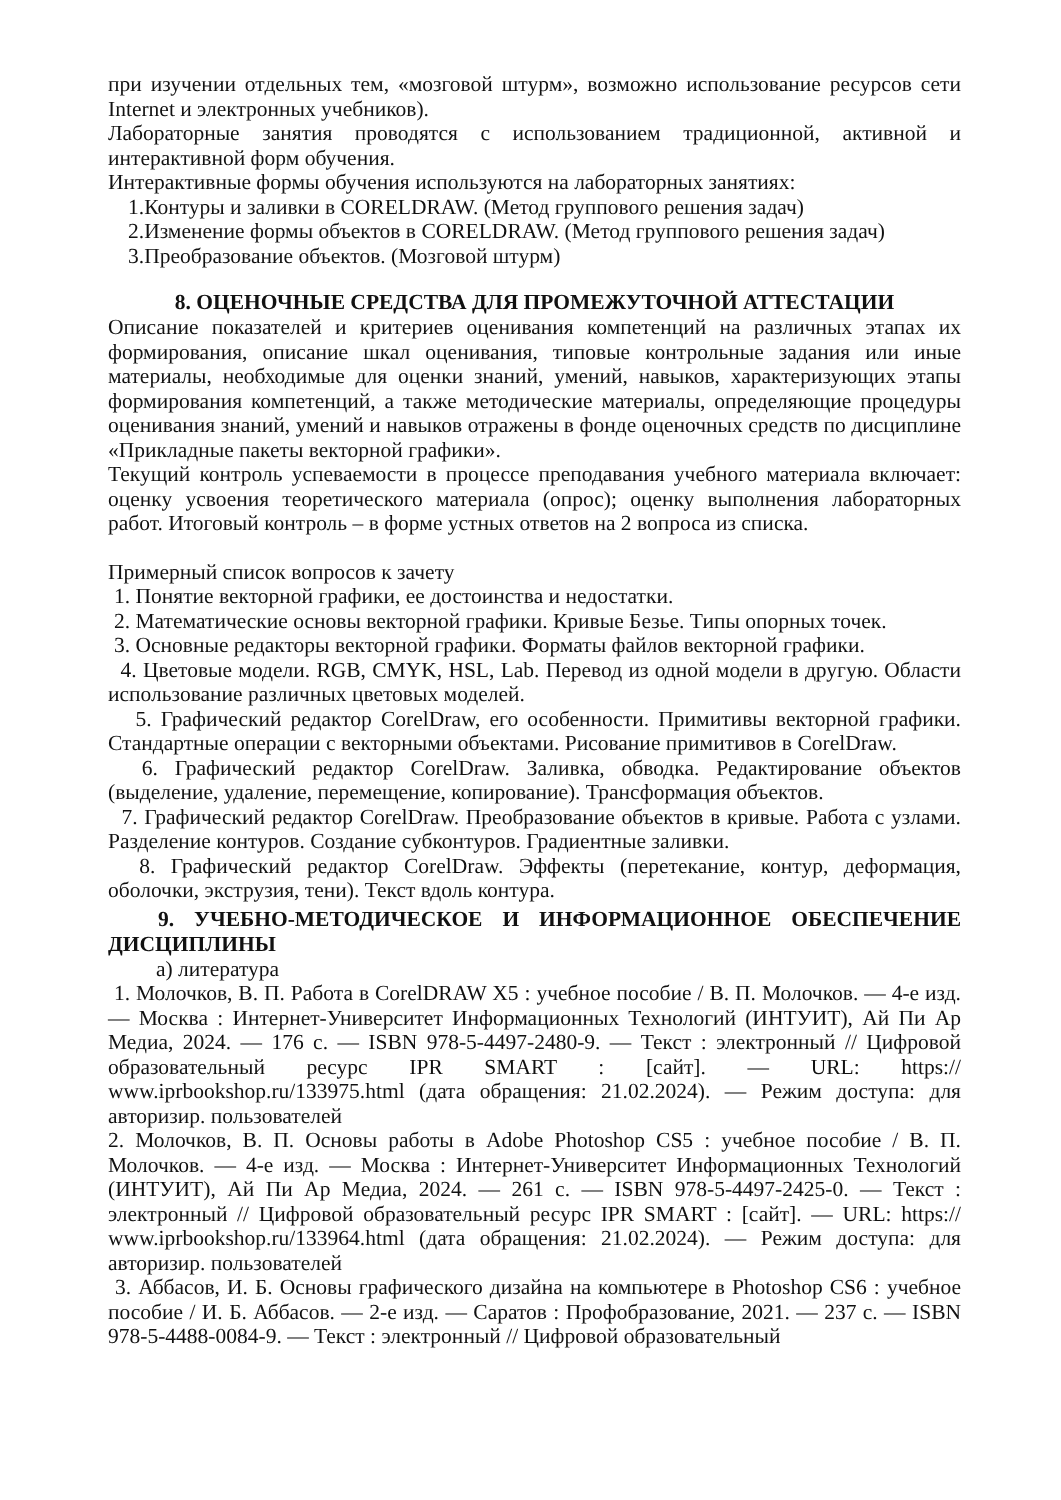при изучении отдельных тем, «мозговой штурм», возможно использование ресурсов сети Internet и электронных учебников).
Лабораторные занятия проводятся с использованием традиционной, активной и интерактивной форм обучения.
Интерактивные формы обучения используются на лабораторных занятиях:
1.Контуры и заливки в CORELDRAW. (Метод группового решения задач)
2.Изменение формы объектов в CORELDRAW. (Метод группового решения задач)
3.Преобразование объектов. (Мозговой штурм)
8. ОЦЕНОЧНЫЕ СРЕДСТВА ДЛЯ ПРОМЕЖУТОЧНОЙ АТТЕСТАЦИИ
Описание показателей и критериев оценивания компетенций на различных этапах их формирования, описание шкал оценивания, типовые контрольные задания или иные материалы, необходимые для оценки знаний, умений, навыков, характеризующих этапы формирования компетенций, а также методические материалы, определяющие процедуры оценивания знаний, умений и навыков отражены в фонде оценочных средств по дисциплине «Прикладные пакеты векторной графики».
Текущий контроль успеваемости в процессе преподавания учебного материала включает: оценку усвоения теоретического материала (опрос); оценку выполнения лабораторных работ. Итоговый контроль – в форме устных ответов на 2 вопроса из списка.
Примерный список вопросов к зачету
1. Понятие векторной графики, ее достоинства и недостатки.
2. Математические основы векторной графики. Кривые Безье. Типы опорных точек.
3. Основные редакторы векторной графики. Форматы файлов векторной графики.
4. Цветовые модели. RGB, CMYK, HSL, Lab. Перевод из одной модели в другую. Области использование различных цветовых моделей.
5. Графический редактор CorelDraw, его особенности. Примитивы векторной графики. Стандартные операции с векторными объектами. Рисование примитивов в CorelDraw.
6. Графический редактор CorelDraw. Заливка, обводка. Редактирование объектов (выделение, удаление, перемещение, копирование). Трансформация объектов.
7. Графический редактор CorelDraw. Преобразование объектов в кривые. Работа с узлами. Разделение контуров. Создание субконтуров. Градиентные заливки.
8. Графический редактор CorelDraw. Эффекты (перетекание, контур, деформация, оболочки, экструзия, тени). Текст вдоль контура.
9. УЧЕБНО-МЕТОДИЧЕСКОЕ И ИНФОРМАЦИОННОЕ ОБЕСПЕЧЕНИЕ ДИСЦИПЛИНЫ
а) литература
1. Молочков, В. П. Работа в CorelDRAW X5 : учебное пособие / В. П. Молочков. — 4-е изд. — Москва : Интернет-Университет Информационных Технологий (ИНТУИТ), Ай Пи Ар Медиа, 2024. — 176 c. — ISBN 978-5-4497-2480-9. — Текст : электронный // Цифровой образовательный ресурс IPR SMART : [сайт]. — URL: https:// www.iprbookshop.ru/133975.html (дата обращения: 21.02.2024). — Режим доступа: для авторизир. пользователей
2. Молочков, В. П. Основы работы в Adobe Photoshop CS5 : учебное пособие / В. П. Молочков. — 4-е изд. — Москва : Интернет-Университет Информационных Технологий (ИНТУИТ), Ай Пи Ар Медиа, 2024. — 261 c. — ISBN 978-5-4497-2425-0. — Текст : электронный // Цифровой образовательный ресурс IPR SMART : [сайт]. — URL: https:// www.iprbookshop.ru/133964.html (дата обращения: 21.02.2024). — Режим доступа: для авторизир. пользователей
3. Аббасов, И. Б. Основы графического дизайна на компьютере в Photoshop CS6 : учебное пособие / И. Б. Аббасов. — 2-е изд. — Саратов : Профобразование, 2021. — 237 c. — ISBN 978-5-4488-0084-9. — Текст : электронный // Цифровой образовательный